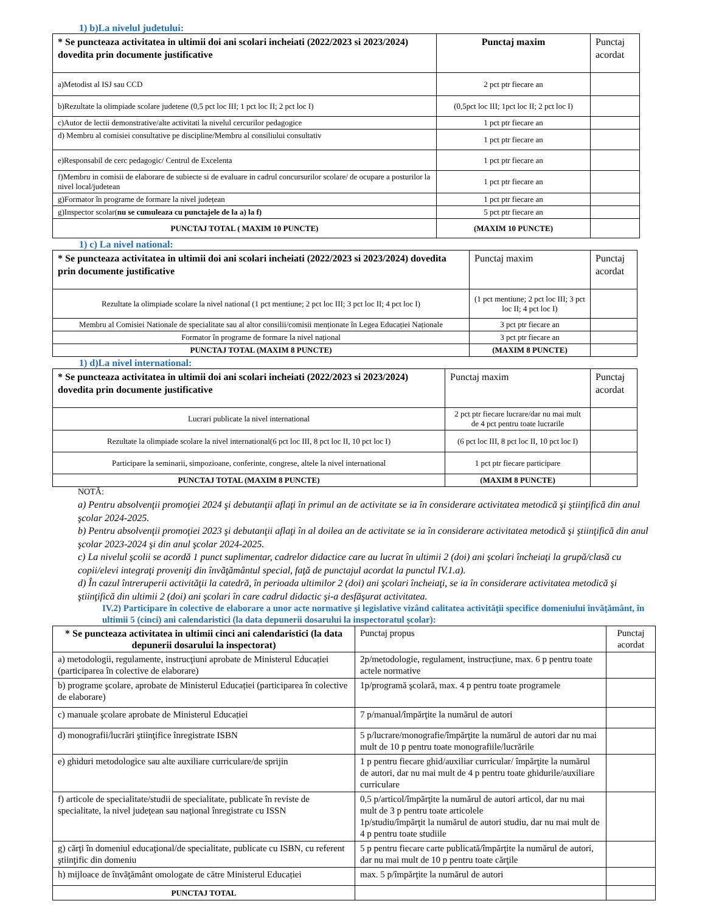1) b)La nivelul judetului:
| * Se puncteaza activitatea in ultimii doi ani scolari incheiati (2022/2023 si 2023/2024) dovedita prin documente justificative | Punctaj maxim | Punctaj acordat |
| --- | --- | --- |
| a)Metodist al ISJ sau CCD | 2 pct ptr fiecare an | |
| b)Rezultate la olimpiade scolare judetene (0,5 pct loc III; 1 pct loc II; 2 pct loc I) | (0,5pct loc III; 1pct loc II; 2 pct loc I) | |
| c)Autor de lectii demonstrative/alte activitati la nivelul cercurilor pedagogice | 1 pct ptr fiecare an | |
| d) Membru al comisiei consultative pe discipline/Membru al consiliului consultativ | 1 pct ptr fiecare an | |
| e)Responsabil de cerc pedagogic/ Centrul de Excelenta | 1 pct ptr fiecare an | |
| f)Membru in comisii de elaborare de subiecte si de evaluare in cadrul concursurilor scolare/ de ocupare a posturilor la nivel local/judetean | 1 pct ptr fiecare an | |
| g)Formator în programe de formare la nivel județean | 1 pct ptr fiecare an | |
| g)Inspector scolar( nu se cumuleaza cu punctajele de la a) la f) | 5 pct ptr fiecare an | |
| PUNCTAJ TOTAL ( MAXIM 10 PUNCTE) | (MAXIM 10 PUNCTE) | |
1) c) La nivel national:
| * Se puncteaza activitatea in ultimii doi ani scolari incheiati (2022/2023 si 2023/2024) dovedita prin documente justificative | Punctaj maxim | Punctaj acordat |
| --- | --- | --- |
| Rezultate la olimpiade scolare la nivel national (1 pct mentiune; 2 pct loc III; 3 pct loc II; 4 pct loc I) | (1 pct mentiune; 2 pct loc III; 3 pct loc II; 4 pct loc I) | |
| Membru al Comisiei Nationale de specialitate sau al altor consilii/comisii menționate în Legea Educației Naționale | 3 pct ptr fiecare an | |
| Formator în programe de formare la nivel național | 3 pct ptr fiecare an | |
| PUNCTAJ TOTAL (MAXIM 8 PUNCTE) | (MAXIM 8 PUNCTE) | |
1) d)La nivel international:
| * Se puncteaza activitatea in ultimii doi ani scolari incheiati (2022/2023 si 2023/2024) dovedita prin documente justificative | Punctaj maxim | Punctaj acordat |
| --- | --- | --- |
| Lucrari publicate la nivel international | 2 pct ptr fiecare lucrare/dar nu mai mult de 4 pct pentru toate lucrarile | |
| Rezultate la olimpiade scolare la nivel international(6 pct loc III, 8 pct loc II, 10 pct loc I) | (6 pct loc III, 8 pct loc II, 10 pct loc I) | |
| Participare la seminarii, simpozioane, conferinte, congrese, altele la nivel international | 1 pct ptr fiecare participare | |
| PUNCTAJ TOTAL (MAXIM 8 PUNCTE) | (MAXIM 8 PUNCTE) | |
NOTĂ:
a) Pentru absolvenţii promoţiei 2024 şi debutanţii aflaţi în primul an de activitate se ia în considerare activitatea metodică şi ştiinţifică din anul şcolar 2024-2025.
b) Pentru absolvenţii promoţiei 2023 şi debutanţii aflaţi în al doilea an de activitate se ia în considerare activitatea metodică şi ştiinţifică din anul şcolar 2023-2024 şi din anul şcolar 2024-2025.
c) La nivelul şcolii se acordă 1 punct suplimentar, cadrelor didactice care au lucrat în ultimii 2 (doi) ani şcolari încheiaţi la grupă/clasă cu copii/elevi integraţi proveniţi din învăţământul special, faţă de punctajul acordat la punctul IV.1.a).
d) În cazul întreruperii activităţii la catedră, în perioada ultimilor 2 (doi) ani şcolari încheiaţi, se ia în considerare activitatea metodică şi ştiinţifică din ultimii 2 (doi) ani şcolari în care cadrul didactic şi-a desfăşurat activitatea.
IV.2) Participare în colective de elaborare a unor acte normative şi legislative vizând calitatea activităţii specifice domeniului învăţământ, în ultimii 5 (cinci) ani calendaristici (la data depunerii dosarului la inspectoratul şcolar):
| * Se puncteaza activitatea in ultimii cinci ani calendaristici (la data depunerii dosarului la inspectorat) | Punctaj propus | Punctaj acordat |
| a) metodologii, regulamente, instrucţiuni aprobate de Ministerul Educației (participarea în colective de elaborare) | 2p/metodologie, regulament, instrucțiune, max. 6 p pentru toate actele normative | |
| b) programe şcolare, aprobate de Ministerul Educației (participarea în colective de elaborare) | 1p/programă şcolară, max. 4 p pentru toate programele | |
| c) manuale şcolare aprobate de Ministerul Educației | 7 p/manual/împărţite la numărul de autori | |
| d) monografii/lucrări ştiinţifice înregistrate ISBN | 5 p/lucrare/monografie/împărţite la numărul de autori dar nu mai mult de 10 p pentru toate monografiile/lucrările | |
| e) ghiduri metodologice sau alte auxiliare curriculare/de sprijin | 1 p pentru fiecare ghid/auxiliar curricular/ împărţite la numărul de autori, dar nu mai mult de 4 p pentru toate ghidurile/auxiliare curriculare | |
| f) articole de specialitate/studii de specialitate, publicate în reviste de specialitate, la nivel judeţean sau naţional înregistrate cu ISSN | 0,5 p/articol/împărţite la numărul de autori articol, dar nu mai mult de 3 p pentru toate articolele 1p/studiu/împărţit la numărul de autori studiu, dar nu mai mult de 4 p pentru toate studiile | |
| g) cărţi în domeniul educaţional/de specialitate, publicate cu ISBN, cu referent ştiinţific din domeniu | 5 p pentru fiecare carte publicată/împărţite la numărul de autori, dar nu mai mult de 10 p pentru toate cărţile | |
| h) mijloace de învăţământ omologate de către Ministerul Educației | max. 5 p/împărţite la numărul de autori | |
| PUNCTAJ TOTAL | | |